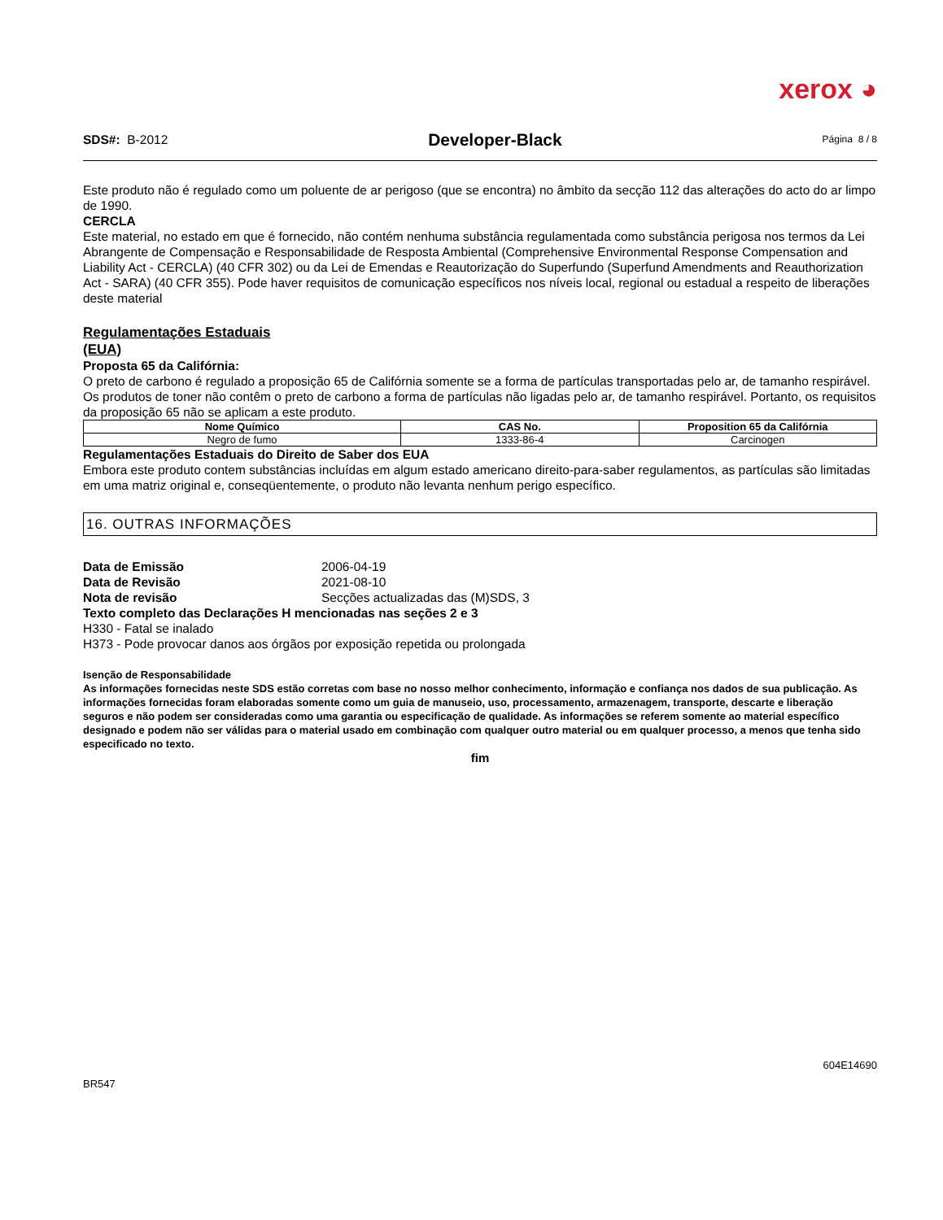xerox ◕
SDS#: B-2012 Developer-Black Página 8 / 8
Este produto não é regulado como um poluente de ar perigoso (que se encontra) no âmbito da secção 112 das alterações do acto do ar limpo de 1990.
CERCLA
Este material, no estado em que é fornecido, não contém nenhuma substância regulamentada como substância perigosa nos termos da Lei Abrangente de Compensação e Responsabilidade de Resposta Ambiental (Comprehensive Environmental Response Compensation and Liability Act - CERCLA) (40 CFR 302) ou da Lei de Emendas e Reautorização do Superfundo (Superfund Amendments and Reauthorization Act - SARA) (40 CFR 355). Pode haver requisitos de comunicação específicos nos níveis local, regional ou estadual a respeito de liberações deste material
Regulamentações Estaduais
(EUA)
Proposta 65 da Califórnia:
O preto de carbono é regulado a proposição 65 de Califórnia somente se a forma de partículas transportadas pelo ar, de tamanho respirável. Os produtos de toner não contêm o preto de carbono a forma de partículas não ligadas pelo ar, de tamanho respirável. Portanto, os requisitos da proposição 65 não se aplicam a este produto.
| Nome Químico | CAS No. | Proposition 65 da Califórnia |
| --- | --- | --- |
| Negro de fumo | 1333-86-4 | Carcinogen |
Regulamentações Estaduais do Direito de Saber dos EUA
Embora este produto contem substâncias incluídas em algum estado americano direito-para-saber regulamentos, as partículas são limitadas em uma matriz original e, conseqüentemente, o produto não levanta nenhum perigo específico.
16. OUTRAS INFORMAÇÕES
Data de Emissão 2006-04-19
Data de Revisão 2021-08-10
Nota de revisão Secções actualizadas das (M)SDS, 3
Texto completo das Declarações H mencionadas nas seções 2 e 3
H330 - Fatal se inalado
H373 - Pode provocar danos aos órgãos por exposição repetida ou prolongada
Isenção de Responsabilidade
As informações fornecidas neste SDS estão corretas com base no nosso melhor conhecimento, informação e confiança nos dados de sua publicação. As informações fornecidas foram elaboradas somente como um guia de manuseio, uso, processamento, armazenagem, transporte, descarte e liberação seguros e não podem ser consideradas como uma garantia ou especificação de qualidade. As informações se referem somente ao material específico designado e podem não ser válidas para o material usado em combinação com qualquer outro material ou em qualquer processo, a menos que tenha sido especificado no texto.
fim
604E14690
BR547